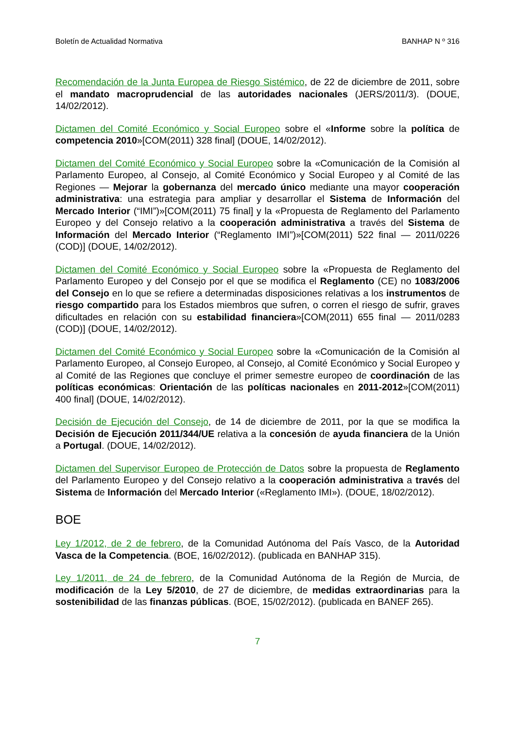Boletín de Actualidad Normativa BANHAP N º 316
Recomendación de la Junta Europea de Riesgo Sistémico, de 22 de diciembre de 2011, sobre el mandato macroprudencial de las autoridades nacionales (JERS/2011/3). (DOUE, 14/02/2012).
Dictamen del Comité Económico y Social Europeo sobre el «Informe sobre la política de competencia 2010»[COM(2011) 328 final] (DOUE, 14/02/2012).
Dictamen del Comité Económico y Social Europeo sobre la «Comunicación de la Comisión al Parlamento Europeo, al Consejo, al Comité Económico y Social Europeo y al Comité de las Regiones — Mejorar la gobernanza del mercado único mediante una mayor cooperación administrativa: una estrategia para ampliar y desarrollar el Sistema de Información del Mercado Interior (“IMI”)»[COM(2011) 75 final] y la «Propuesta de Reglamento del Parlamento Europeo y del Consejo relativo a la cooperación administrativa a través del Sistema de Información del Mercado Interior (“Reglamento IMI”)»[COM(2011) 522 final — 2011/0226 (COD)] (DOUE, 14/02/2012).
Dictamen del Comité Económico y Social Europeo sobre la «Propuesta de Reglamento del Parlamento Europeo y del Consejo por el que se modifica el Reglamento (CE) no 1083/2006 del Consejo en lo que se refiere a determinadas disposiciones relativas a los instrumentos de riesgo compartido para los Estados miembros que sufren, o corren el riesgo de sufrir, graves dificultades en relación con su estabilidad financiera»[COM(2011) 655 final — 2011/0283 (COD)] (DOUE, 14/02/2012).
Dictamen del Comité Económico y Social Europeo sobre la «Comunicación de la Comisión al Parlamento Europeo, al Consejo Europeo, al Consejo, al Comité Económico y Social Europeo y al Comité de las Regiones que concluye el primer semestre europeo de coordinación de las políticas económicas: Orientación de las políticas nacionales en 2011-2012»[COM(2011) 400 final] (DOUE, 14/02/2012).
Decisión de Ejecución del Consejo, de 14 de diciembre de 2011, por la que se modifica la Decisión de Ejecución 2011/344/UE relativa a la concesión de ayuda financiera de la Unión a Portugal. (DOUE, 14/02/2012).
Dictamen del Supervisor Europeo de Protección de Datos sobre la propuesta de Reglamento del Parlamento Europeo y del Consejo relativo a la cooperación administrativa a través del Sistema de Información del Mercado Interior («Reglamento IMI»). (DOUE, 18/02/2012).
BOE
Ley 1/2012, de 2 de febrero, de la Comunidad Autónoma del País Vasco, de la Autoridad Vasca de la Competencia. (BOE, 16/02/2012). (publicada en BANHAP 315).
Ley 1/2011, de 24 de febrero, de la Comunidad Autónoma de la Región de Murcia, de modificación de la Ley 5/2010, de 27 de diciembre, de medidas extraordinarias para la sostenibilidad de las finanzas públicas. (BOE, 15/02/2012). (publicada en BANEF 265).
7